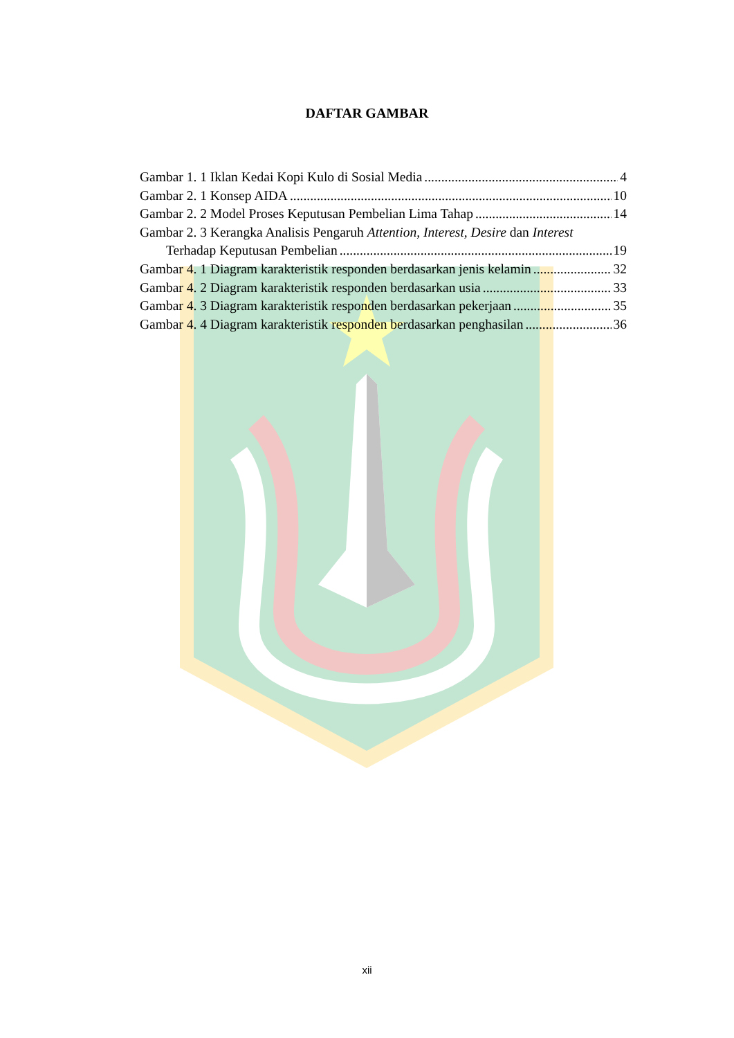DAFTAR GAMBAR
Gambar 1. 1 Iklan Kedai Kopi Kulo di Sosial Media 4
Gambar 2. 1 Konsep AIDA 10
Gambar 2. 2 Model Proses Keputusan Pembelian Lima Tahap 14
Gambar 2. 3 Kerangka Analisis Pengaruh Attention, Interest, Desire dan Interest
Terhadap Keputusan Pembelian 19
Gambar 4. 1 Diagram karakteristik responden berdasarkan jenis kelamin 32
Gambar 4. 2 Diagram karakteristik responden berdasarkan usia 33
Gambar 4. 3 Diagram karakteristik responden berdasarkan pekerjaan 35
Gambar 4. 4 Diagram karakteristik responden berdasarkan penghasilan 36
xii